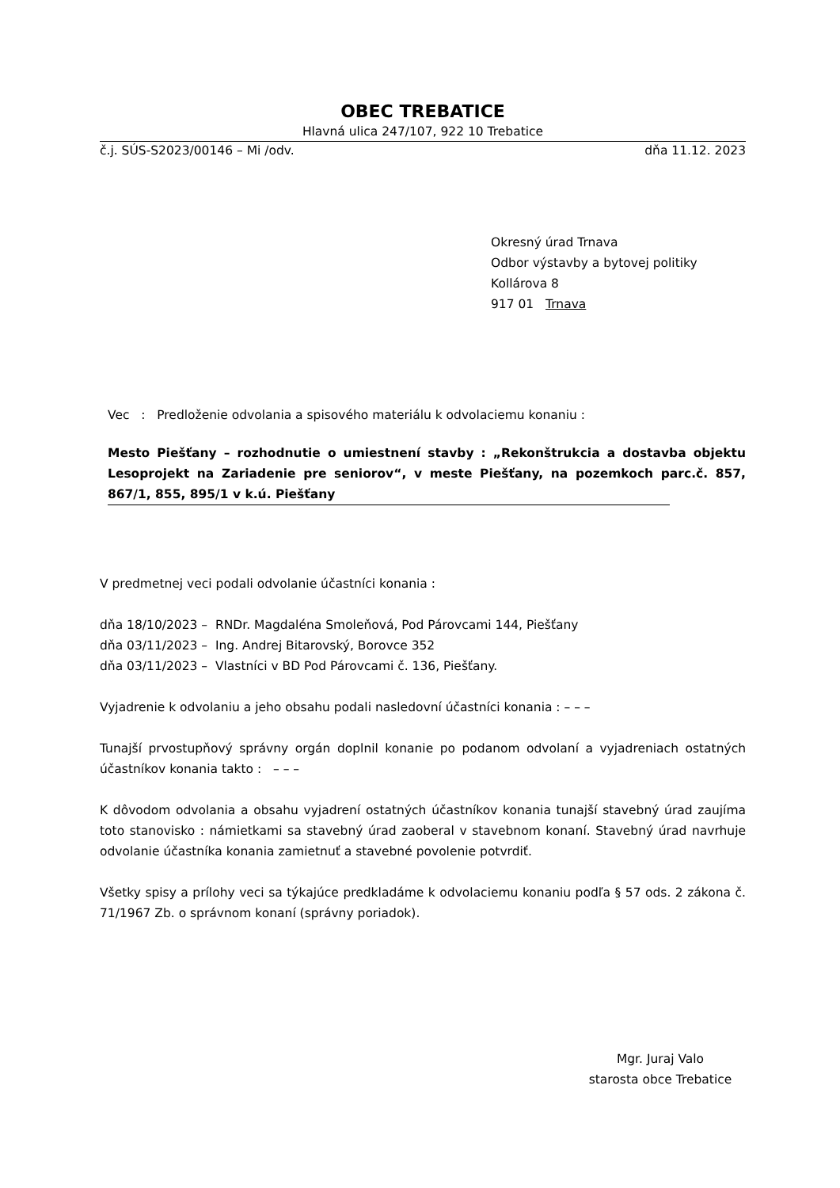OBEC TREBATICE
Hlavná ulica 247/107, 922 10 Trebatice
č.j. SÚS-S2023/00146 – Mi /odv. dňa 11.12. 2023
Okresný úrad Trnava
Odbor výstavby a bytovej politiky
Kollárova 8
917 01 Trnava
Vec : Predloženie odvolania a spisového materiálu k odvolaciemu konaniu :
Mesto Piešťany – rozhodnutie o umiestnení stavby : „Rekonštrukcia a dostavba objektu Lesoprojekt na Zariadenie pre seniorov“, v meste Piešťany, na pozemkoch parc.č. 857, 867/1, 855, 895/1 v k.ú. Piešťany
V predmetnej veci podali odvolanie účastníci konania :
dňa 18/10/2023 – RNDr. Magdaléna Smoleňová, Pod Párovcami 144, Piešťany
dňa 03/11/2023 – Ing. Andrej Bitarovský, Borovce 352
dňa 03/11/2023 – Vlastníci v BD Pod Párovcami č. 136, Piešťany.
Vyjadrenie k odvolaniu a jeho obsahu podali nasledovní účastníci konania : – – –
Tunajší prvostupňový správny orgán doplnil konanie po podanom odvolaní a vyjadreniach ostatných účastníkov konania takto : – – –
K dôvodom odvolania a obsahu vyjadrení ostatných účastníkov konania tunajší stavebný úrad zaujíma toto stanovisko : námietkami sa stavebný úrad zaoberal v stavebnom konaní. Stavebný úrad navrhuje odvolanie účastníka konania zamietnuť a stavebné povolenie potvrdiť.
Všetky spisy a prílohy veci sa týkajúce predkladáme k odvolaciemu konaniu podľa § 57 ods. 2 zákona č. 71/1967 Zb. o správnom konaní (správny poriadok).
Mgr. Juraj Valo
starosta obce Trebatice